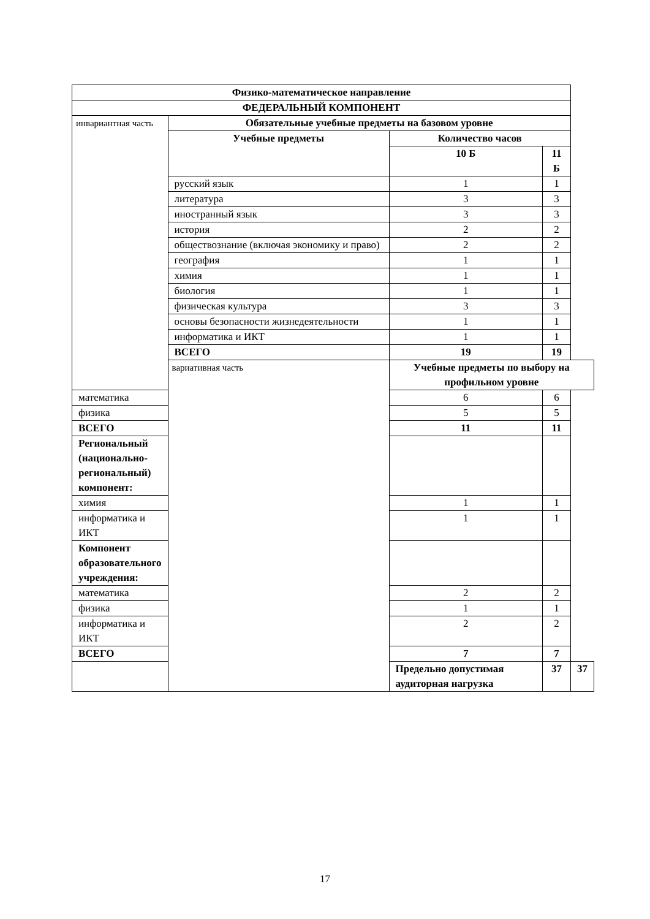| Физико-математическое направление | | | | |
| --- | --- | --- | --- | --- |
| ФЕДЕРАЛЬНЫЙ КОМПОНЕНТ | | | | |
| инвариантная часть | Обязательные учебные предметы на базовом уровне | | | |
| | Учебные предметы | Количество часов | | |
| | | 10 Б | 11 Б | |
| | русский язык | 1 | 1 | |
| | литература | 3 | 3 | |
| | иностранный язык | 3 | 3 | |
| | история | 2 | 2 | |
| | обществознание (включая экономику и право) | 2 | 2 | |
| | география | 1 | 1 | |
| | химия | 1 | 1 | |
| | биология | 1 | 1 | |
| | физическая культура | 3 | 3 | |
| | основы безопасности жизнедеятельности | 1 | 1 | |
| | информатика и ИКТ | 1 | 1 | |
| | ВСЕГО | 19 | 19 | |
| | вариативная часть | Учебные предметы по выбору на профильном уровне | | |
| математика | | 6 | 6 | |
| физика | | 5 | 5 | |
| ВСЕГО | | 11 | 11 | |
| Региональный (национально-региональный) компонент: | | | | |
| химия | | 1 | 1 | |
| информатика и ИКТ | | 1 | 1 | |
| Компонент образовательного учреждения: | | | | |
| математика | | 2 | 2 | |
| физика | | 1 | 1 | |
| информатика и ИКТ | | 2 | 2 | |
| ВСЕГО | | 7 | 7 | |
| | | Предельно допустимая аудиторная нагрузка | 37 | 37 |
17